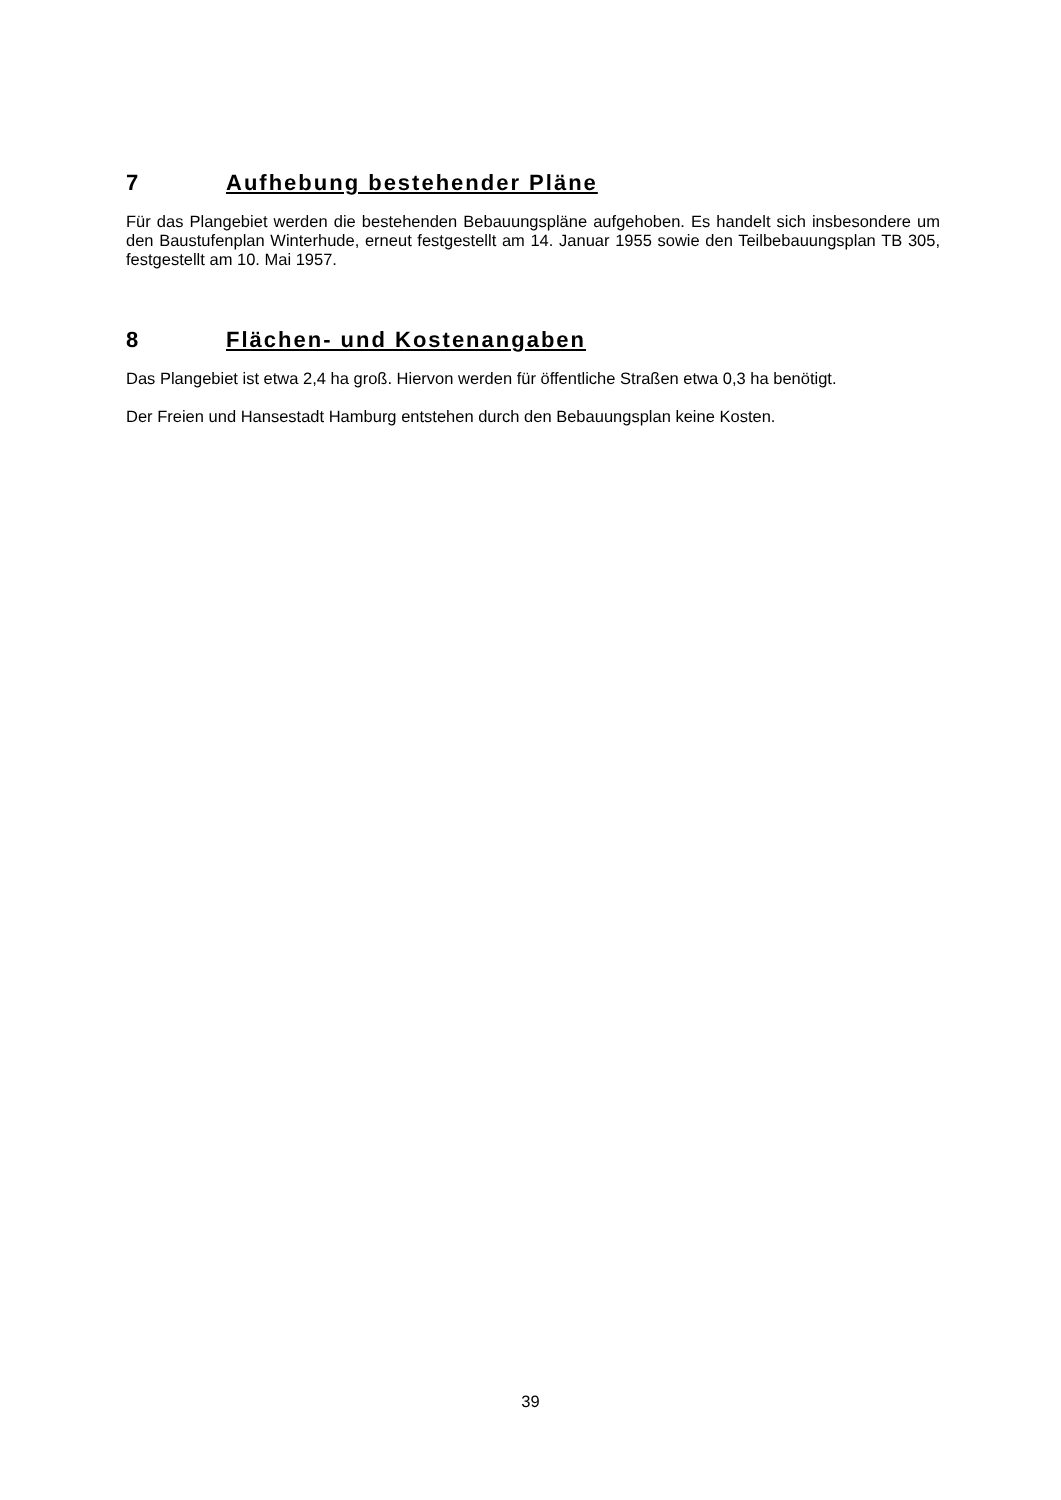7 Aufhebung bestehender Pläne
Für das Plangebiet werden die bestehenden Bebauungspläne aufgehoben. Es handelt sich insbesondere um den Baustufenplan Winterhude, erneut festgestellt am 14. Januar 1955 sowie den Teilbebauungsplan TB 305, festgestellt am 10. Mai 1957.
8 Flächen- und Kostenangaben
Das Plangebiet ist etwa 2,4 ha groß. Hiervon werden für öffentliche Straßen etwa 0,3 ha benötigt.
Der Freien und Hansestadt Hamburg entstehen durch den Bebauungsplan keine Kosten.
39